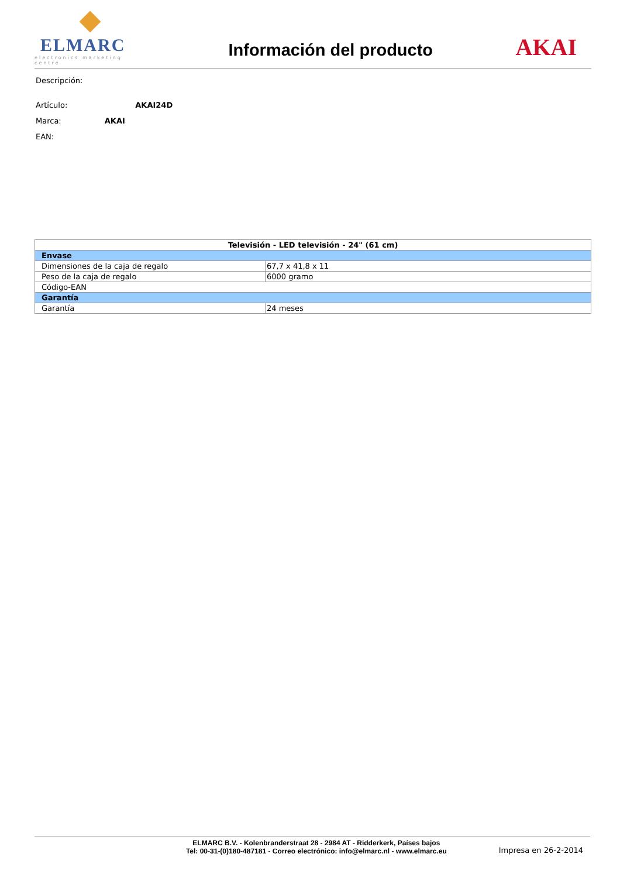ELMARC
electronics marketing centre
Información del producto
AKAI
Descripción:
Artículo: AKAI24D
Marca: AKAI
EAN:
| Televisión - LED televisión - 24" (61 cm) | |
| --- | --- |
| Envase | |
| Dimensiones de la caja de regalo | 67,7 x 41,8 x 11 |
| Peso de la caja de regalo | 6000 gramo |
| Código-EAN | |
| Garantía | |
| Garantía | 24 meses |
ELMARC B.V. - Kolenbranderstraat 28 - 2984 AT - Ridderkerk, Países bajos
Tel: 00-31-(0)180-487181 - Correo electrónico: info@elmarc.nl - www.elmarc.eu
Impresa en 26-2-2014